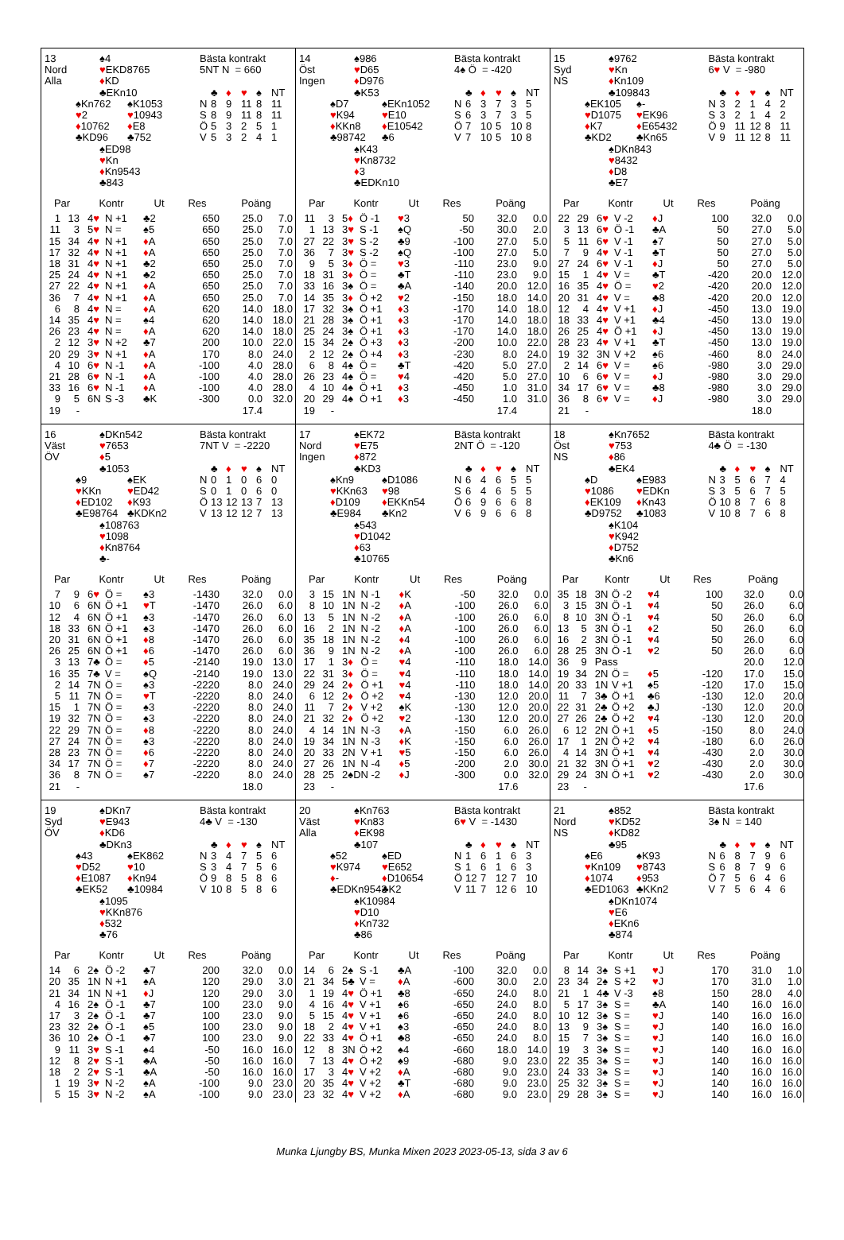13 ♠4
Nord ♥EKD8765
Alla ♦KD
♣EKn10
♠Kn762 ♠K1053
♥2 ♥10943
♦10762 ♦E8
♣KD96 ♣752
♠ED98
♥Kn
♦Kn9543
♣843
Bästa kontrakt
5NT N = 660
| | ♣ | ♦ | ♥ | ♠ | NT |
| N | 8 | 9 | 11 | 8 | 11 |
| S | 8 | 9 | 11 | 8 | 11 |
| Ö | 5 | 3 | 2 | 5 | 1 |
| V | 5 | 3 | 2 | 4 | 1 |
| Par | | Kontr | | Ut | Res | Poäng | |
| --- | --- | --- | --- | --- | --- | --- | --- |
| 1 | 13 | 4 ♥ | N +1 | ♣2 | 650 | 25.0 | 7.0 |
| 11 | 3 | 5 ♥ | N = | ♠5 | 650 | 25.0 | 7.0 |
| 15 | 34 | 4 ♥ | N +1 | ♦ A | 650 | 25.0 | 7.0 |
| 17 | 32 | 4 ♥ | N +1 | ♦ A | 650 | 25.0 | 7.0 |
| 18 | 31 | 4 ♥ | N +1 | ♣2 | 650 | 25.0 | 7.0 |
| 25 | 24 | 4 ♥ | N +1 | ♣2 | 650 | 25.0 | 7.0 |
| 27 | 22 | 4 ♥ | N +1 | ♦ A | 650 | 25.0 | 7.0 |
| 36 | 7 | 4 ♥ | N +1 | ♦ A | 650 | 25.0 | 7.0 |
| 6 | 8 | 4 ♥ | N = | ♦ A | 620 | 14.0 | 18.0 |
| 14 | 35 | 4 ♥ | N = | ♠4 | 620 | 14.0 | 18.0 |
| 26 | 23 | 4 ♥ | N = | ♦ A | 620 | 14.0 | 18.0 |
| 2 | 12 | 3 ♥ | N +2 | ♣7 | 200 | 10.0 | 22.0 |
| 20 | 29 | 3 ♥ | N +1 | ♦ A | 170 | 8.0 | 24.0 |
| 4 | 10 | 6 ♥ | N -1 | ♦ A | -100 | 4.0 | 28.0 |
| 21 | 28 | 6 ♥ | N -1 | ♦ A | -100 | 4.0 | 28.0 |
| 33 | 16 | 6 ♥ | N -1 | ♦ A | -100 | 4.0 | 28.0 |
| 9 | 5 | 6N | S -3 | ♣K | -300 | 0.0 | 32.0 |
| 19 | - | | | | | 17.4 | |
14 ♠986
Öst ♥D65
Ingen ♦D976
♣K53
♠D7 ♠EKn1052
♥K94 ♥E10
♦KKn8 ♦E10542
♣98742 ♣6
♠K43
♥Kn8732
♦3
♣EDKn10
Bästa kontrakt
4♠ Ö = -420
| | ♣ | ♦ | ♥ | ♠ | NT |
| N | 6 | 3 | 7 | 3 | 5 |
| S | 6 | 3 | 7 | 3 | 5 |
| Ö | 7 | 10 | 5 | 10 | 8 |
| V | 7 | 10 | 5 | 10 | 8 |
| Par | | Kontr | | Ut | Res | Poäng | |
| --- | --- | --- | --- | --- | --- | --- | --- |
| 11 | 3 | 5 ♦ | Ö -1 | ♥ 3 | 50 | 32.0 | 0.0 |
| 1 | 13 | 3 ♥ | S -1 | ♠Q | -50 | 30.0 | 2.0 |
| 27 | 22 | 3 ♥ | S -2 | ♣9 | -100 | 27.0 | 5.0 |
| 36 | 7 | 3 ♥ | S -2 | ♠Q | -100 | 27.0 | 5.0 |
| 9 | 5 | 3 ♦ | Ö = | ♥ 3 | -110 | 23.0 | 9.0 |
| 18 | 31 | 3 ♦ | Ö = | ♣T | -110 | 23.0 | 9.0 |
| 33 | 16 | 3♠ | Ö = | ♣A | -140 | 20.0 | 12.0 |
| 14 | 35 | 3 ♦ | Ö +2 | ♥ 2 | -150 | 18.0 | 14.0 |
| 17 | 32 | 3♠ | Ö +1 | ♦ 3 | -170 | 14.0 | 18.0 |
| 21 | 28 | 3♠ | Ö +1 | ♦ 3 | -170 | 14.0 | 18.0 |
| 25 | 24 | 3♠ | Ö +1 | ♦ 3 | -170 | 14.0 | 18.0 |
| 15 | 34 | 2♠ | Ö +3 | ♦ 3 | -200 | 10.0 | 22.0 |
| 2 | 12 | 2♠ | Ö +4 | ♦ 3 | -230 | 8.0 | 24.0 |
| 6 | 8 | 4♠ | Ö = | ♣T | -420 | 5.0 | 27.0 |
| 26 | 23 | 4♠ | Ö = | ♥ 4 | -420 | 5.0 | 27.0 |
| 4 | 10 | 4♠ | Ö +1 | ♦ 3 | -450 | 1.0 | 31.0 |
| 20 | 29 | 4♠ | Ö +1 | ♦ 3 | -450 | 1.0 | 31.0 |
| 19 | - | | | | | 17.4 | |
15 ♠9762
Syd ♥Kn
NS ♦Kn109
♣109843
♠EK105 ♠-
♥D1075 ♥EK96
♦K7 ♦E65432
♣KD2 ♣Kn65
♠DKn843
♥8432
♦D8
♣E7
Bästa kontrakt
6♥ V = -980
| | ♣ | ♦ | ♥ | ♠ | NT |
| N | 3 | 2 | 1 | 4 | 2 |
| S | 3 | 2 | 1 | 4 | 2 |
| Ö | 9 | 11 | 12 | 8 | 11 |
| V | 9 | 11 | 12 | 8 | 11 |
| Par | | Kontr | | Ut | Res | Poäng | |
| --- | --- | --- | --- | --- | --- | --- | --- |
| 22 | 29 | 6 ♥ | V -2 | ♦ J | 100 | 32.0 | 0.0 |
| 3 | 13 | 6 ♥ | Ö -1 | ♣A | 50 | 27.0 | 5.0 |
| 5 | 11 | 6 ♥ | V -1 | ♠7 | 50 | 27.0 | 5.0 |
| 7 | 9 | 4 ♥ | V -1 | ♣T | 50 | 27.0 | 5.0 |
| 27 | 24 | 6 ♥ | V -1 | ♦ J | 50 | 27.0 | 5.0 |
| 15 | 1 | 4 ♥ | V = | ♣T | -420 | 20.0 | 12.0 |
| 16 | 35 | 4 ♥ | Ö = | ♥ 2 | -420 | 20.0 | 12.0 |
| 20 | 31 | 4 ♥ | V = | ♣8 | -420 | 20.0 | 12.0 |
| 12 | 4 | 4 ♥ | V +1 | ♦ J | -450 | 13.0 | 19.0 |
| 18 | 33 | 4 ♥ | V +1 | ♣4 | -450 | 13.0 | 19.0 |
| 26 | 25 | 4 ♥ | Ö +1 | ♦ J | -450 | 13.0 | 19.0 |
| 28 | 23 | 4 ♥ | V +1 | ♣T | -450 | 13.0 | 19.0 |
| 19 | 32 | 3N | V +2 | ♠6 | -460 | 8.0 | 24.0 |
| 2 | 14 | 6 ♥ | V = | ♠6 | -980 | 3.0 | 29.0 |
| 10 | 6 | 6 ♥ | V = | ♦ J | -980 | 3.0 | 29.0 |
| 34 | 17 | 6 ♥ | V = | ♣8 | -980 | 3.0 | 29.0 |
| 36 | 8 | 6 ♥ | V = | ♦ J | -980 | 3.0 | 29.0 |
| 21 | - | | | | | 18.0 | |
16 ♠DKn542
Väst ♥7653
ÖV ♦5
♣1053
♠9 ♠EK
♥KKn ♥ED42
♦ED102 ♦K93
♣E98764 ♣KDKn2
♠108763
♥1098
♦Kn8764
♣-
Bästa kontrakt
7NT V = -2220
| | ♣ | ♦ | ♥ | ♠ | NT |
| N | 0 | 1 | 0 | 6 | 0 |
| S | 0 | 1 | 0 | 6 | 0 |
| Ö | 13 | 12 | 13 | 7 | 13 |
| V | 13 | 12 | 12 | 7 | 13 |
| Par | | Kontr | | Ut | Res | Poäng | |
| --- | --- | --- | --- | --- | --- | --- | --- |
| 7 | 9 | 6 ♥ | Ö = | ♠3 | -1430 | 32.0 | 0.0 |
| 10 | 6 | 6N | Ö +1 | ♥ T | -1470 | 26.0 | 6.0 |
| 12 | 4 | 6N | Ö +1 | ♠3 | -1470 | 26.0 | 6.0 |
| 18 | 33 | 6N | Ö +1 | ♠3 | -1470 | 26.0 | 6.0 |
| 20 | 31 | 6N | Ö +1 | ♦ 8 | -1470 | 26.0 | 6.0 |
| 26 | 25 | 6N | Ö +1 | ♦ 6 | -1470 | 26.0 | 6.0 |
| 3 | 13 | 7♣ | Ö = | ♦ 5 | -2140 | 19.0 | 13.0 |
| 16 | 35 | 7♣ | V = | ♠Q | -2140 | 19.0 | 13.0 |
| 2 | 14 | 7N | Ö = | ♠3 | -2220 | 8.0 | 24.0 |
| 5 | 11 | 7N | Ö = | ♥ T | -2220 | 8.0 | 24.0 |
| 15 | 1 | 7N | Ö = | ♠3 | -2220 | 8.0 | 24.0 |
| 19 | 32 | 7N | Ö = | ♠3 | -2220 | 8.0 | 24.0 |
| 22 | 29 | 7N | Ö = | ♦ 8 | -2220 | 8.0 | 24.0 |
| 27 | 24 | 7N | Ö = | ♠3 | -2220 | 8.0 | 24.0 |
| 28 | 23 | 7N | Ö = | ♦ 6 | -2220 | 8.0 | 24.0 |
| 34 | 17 | 7N | Ö = | ♦ 7 | -2220 | 8.0 | 24.0 |
| 36 | 8 | 7N | Ö = | ♠7 | -2220 | 8.0 | 24.0 |
| 21 | - | | | | | 18.0 | |
17 ♠EK72
Nord ♥E75
Ingen ♦872
♣KD3
♠Kn9 ♠D1086
♥KKn63 ♥98
♦D109 ♦EKKn54
♣E984 ♣Kn2
♠543
♥D1042
♦63
♣10765
Bästa kontrakt
2NT Ö = -120
| | ♣ | ♦ | ♥ | ♠ | NT |
| N | 6 | 4 | 6 | 5 | 5 |
| S | 6 | 4 | 6 | 5 | 5 |
| Ö | 6 | 9 | 6 | 6 | 8 |
| V | 6 | 9 | 6 | 6 | 8 |
| Par | | Kontr | | Ut | Res | Poäng | |
| --- | --- | --- | --- | --- | --- | --- | --- |
| 3 | 15 | 1N | N -1 | ♦ K | -50 | 32.0 | 0.0 |
| 8 | 10 | 1N | N -2 | ♦ A | -100 | 26.0 | 6.0 |
| 13 | 5 | 1N | N -2 | ♦ A | -100 | 26.0 | 6.0 |
| 16 | 2 | 1N | N -2 | ♦ A | -100 | 26.0 | 6.0 |
| 35 | 18 | 1N | N -2 | ♦ 4 | -100 | 26.0 | 6.0 |
| 36 | 9 | 1N | N -2 | ♦ A | -100 | 26.0 | 6.0 |
| 17 | 1 | 3 ♦ | Ö = | ♥ 4 | -110 | 18.0 | 14.0 |
| 22 | 31 | 3 ♦ | Ö = | ♥ 4 | -110 | 18.0 | 14.0 |
| 29 | 24 | 2 ♦ | Ö +1 | ♥ 4 | -110 | 18.0 | 14.0 |
| 6 | 12 | 2 ♦ | Ö +2 | ♥ 4 | -130 | 12.0 | 20.0 |
| 11 | 7 | 2 ♦ | V +2 | ♠K | -130 | 12.0 | 20.0 |
| 21 | 32 | 2 ♦ | Ö +2 | ♥ 2 | -130 | 12.0 | 20.0 |
| 4 | 14 | 1N | N -3 | ♦ A | -150 | 6.0 | 26.0 |
| 19 | 34 | 1N | N -3 | ♦ K | -150 | 6.0 | 26.0 |
| 20 | 33 | 2N | V +1 | ♥ 5 | -150 | 6.0 | 26.0 |
| 27 | 26 | 1N | N -4 | ♦ 5 | -200 | 2.0 | 30.0 |
| 28 | 25 | 2♠D | N -2 | ♦ J | -300 | 0.0 | 32.0 |
| 23 | - | | | | | 17.6 | |
18 ♠Kn7652
Öst ♥753
NS ♦86
♣EK4
♠D ♠E983
♥1086 ♥EDKn
♦EK109 ♦Kn43
♣D9752 ♣1083
♠K104
♥K942
♦D752
♣Kn6
Bästa kontrakt
4♣ Ö = -130
| | ♣ | ♦ | ♥ | ♠ | NT |
| N | 3 | 5 | 6 | 7 | 4 |
| S | 3 | 5 | 6 | 7 | 5 |
| Ö | 10 | 8 | 7 | 6 | 8 |
| V | 10 | 8 | 7 | 6 | 8 |
| Par | | Kontr | | Ut | Res | Poäng | |
| --- | --- | --- | --- | --- | --- | --- | --- |
| 35 | 18 | 3N | Ö -2 | ♥ 4 | 100 | 32.0 | 0.0 |
| 3 | 15 | 3N | Ö -1 | ♥ 4 | 50 | 26.0 | 6.0 |
| 8 | 10 | 3N | Ö -1 | ♥ 4 | 50 | 26.0 | 6.0 |
| 13 | 5 | 3N | Ö -1 | ♦ 2 | 50 | 26.0 | 6.0 |
| 16 | 2 | 3N | Ö -1 | ♥ 4 | 50 | 26.0 | 6.0 |
| 28 | 25 | 3N | Ö -1 | ♥ 2 | 50 | 26.0 | 6.0 |
| 36 | 9 | Pass | | | | 20.0 | 12.0 |
| 19 | 34 | 2N | Ö = | ♦ 5 | -120 | 17.0 | 15.0 |
| 20 | 33 | 1N | V +1 | ♠5 | -120 | 17.0 | 15.0 |
| 11 | 7 | 3♣ | Ö +1 | ♣6 | -130 | 12.0 | 20.0 |
| 22 | 31 | 2♣ | Ö +2 | ♣J | -130 | 12.0 | 20.0 |
| 27 | 26 | 2♣ | Ö +2 | ♥ 4 | -130 | 12.0 | 20.0 |
| 6 | 12 | 2N | Ö +1 | ♦ 5 | -150 | 8.0 | 24.0 |
| 17 | 1 | 2N | Ö +2 | ♥ 4 | -180 | 6.0 | 26.0 |
| 4 | 14 | 3N | Ö +1 | ♥ 4 | -430 | 2.0 | 30.0 |
| 21 | 32 | 3N | Ö +1 | ♥ 2 | -430 | 2.0 | 30.0 |
| 29 | 24 | 3N | Ö +1 | ♥ 2 | -430 | 2.0 | 30.0 |
| 23 | - | | | | | 17.6 | |
19 ♠DKn7
Syd ♥E943
ÖV ♦KD6
♣DKn3
♠43 ♠EK862
♥D52 ♥10
♦E1087 ♦Kn94
♣EK52 ♣10984
♠1095
♥KKn876
♦532
♣76
Bästa kontrakt
4♣ V = -130
| | ♣ | ♦ | ♥ | ♠ | NT |
| N | 3 | 4 | 7 | 5 | 6 |
| S | 3 | 4 | 7 | 5 | 6 |
| Ö | 9 | 8 | 5 | 8 | 6 |
| V | 10 | 8 | 5 | 8 | 6 |
| Par | | Kontr | | Ut | Res | Poäng | |
| --- | --- | --- | --- | --- | --- | --- | --- |
| 14 | 6 | 2♠ | Ö -2 | ♣7 | 200 | 32.0 | 0.0 |
| 20 | 35 | 1N | N +1 | ♠A | 120 | 29.0 | 3.0 |
| 21 | 34 | 1N | N +1 | ♦ J | 120 | 29.0 | 3.0 |
| 4 | 16 | 2♠ | Ö -1 | ♣7 | 100 | 23.0 | 9.0 |
| 17 | 3 | 2♠ | Ö -1 | ♣7 | 100 | 23.0 | 9.0 |
| 23 | 32 | 2♠ | Ö -1 | ♠5 | 100 | 23.0 | 9.0 |
| 36 | 10 | 2♠ | Ö -1 | ♣7 | 100 | 23.0 | 9.0 |
| 9 | 11 | 3 ♥ | S -1 | ♠4 | -50 | 16.0 | 16.0 |
| 12 | 8 | 2 ♥ | S -1 | ♣A | -50 | 16.0 | 16.0 |
| 18 | 2 | 2 ♥ | S -1 | ♣A | -50 | 16.0 | 16.0 |
| 1 | 19 | 3 ♥ | N -2 | ♠A | -100 | 9.0 | 23.0 |
| 5 | 15 | 3 ♥ | N -2 | ♠A | -100 | 9.0 | 23.0 |
20 ♠Kn763
Väst ♥Kn83
Alla ♦EK98
♣107
♠52 ♠ED
♥K974 ♥E652
♦- ♦D10654
♣EDKn9543 ♣K2
♠K10984
♥D10
♦Kn732
♣86
Bästa kontrakt
6♥ V = -1430
| | ♣ | ♦ | ♥ | ♠ | NT |
| N | 1 | 6 | 1 | 6 | 3 |
| S | 1 | 6 | 1 | 6 | 3 |
| Ö | 12 | 7 | 12 | 7 | 10 |
| V | 11 | 7 | 12 | 6 | 10 |
| Par | | Kontr | | Ut | Res | Poäng | |
| --- | --- | --- | --- | --- | --- | --- | --- |
| 14 | 6 | 2♠ | S -1 | ♣A | -100 | 32.0 | 0.0 |
| 21 | 34 | 5♣ | V = | ♦ A | -600 | 30.0 | 2.0 |
| 1 | 19 | 4 ♥ | Ö +1 | ♣8 | -650 | 24.0 | 8.0 |
| 4 | 16 | 4 ♥ | V +1 | ♠6 | -650 | 24.0 | 8.0 |
| 5 | 15 | 4 ♥ | V +1 | ♠6 | -650 | 24.0 | 8.0 |
| 18 | 2 | 4 ♥ | V +1 | ♠3 | -650 | 24.0 | 8.0 |
| 22 | 33 | 4 ♥ | Ö +1 | ♣8 | -650 | 24.0 | 8.0 |
| 12 | 8 | 3N | Ö +2 | ♠4 | -660 | 18.0 | 14.0 |
| 7 | 13 | 4 ♥ | Ö +2 | ♠9 | -680 | 9.0 | 23.0 |
| 17 | 3 | 4 ♥ | V +2 | ♦ A | -680 | 9.0 | 23.0 |
| 20 | 35 | 4 ♥ | V +2 | ♣T | -680 | 9.0 | 23.0 |
| 23 | 32 | 4 ♥ | V +2 | ♦ A | -680 | 9.0 | 23.0 |
21 ♠852
Nord ♥KD52
NS ♦KD82
♣95
♠E6 ♠K93
♥Kn109 ♥8743
♦1074 ♦953
♣ED1063 ♣KKn2
♠DKn1074
♥E6
♦EKn6
♣874
Bästa kontrakt
3♠ N = 140
| | ♣ | ♦ | ♥ | ♠ | NT |
| N | 6 | 8 | 7 | 9 | 6 |
| S | 6 | 8 | 7 | 9 | 6 |
| Ö | 7 | 5 | 6 | 4 | 6 |
| V | 7 | 5 | 6 | 4 | 6 |
| Par | | Kontr | | Ut | Res | Poäng | |
| --- | --- | --- | --- | --- | --- | --- | --- |
| 8 | 14 | 3♠ | S +1 | ♥ J | 170 | 31.0 | 1.0 |
| 23 | 34 | 2♠ | S +2 | ♥ J | 170 | 31.0 | 1.0 |
| 21 | 1 | 4♣ | V -3 | ♠8 | 150 | 28.0 | 4.0 |
| 5 | 17 | 3♠ | S = | ♣A | 140 | 16.0 | 16.0 |
| 10 | 12 | 3♠ | S = | ♥ J | 140 | 16.0 | 16.0 |
| 13 | 9 | 3♠ | S = | ♥ J | 140 | 16.0 | 16.0 |
| 15 | 7 | 3♠ | S = | ♥ J | 140 | 16.0 | 16.0 |
| 19 | 3 | 3♠ | S = | ♥ J | 140 | 16.0 | 16.0 |
| 22 | 35 | 3♠ | S = | ♥ J | 140 | 16.0 | 16.0 |
| 24 | 33 | 3♠ | S = | ♥ J | 140 | 16.0 | 16.0 |
| 25 | 32 | 3♠ | S = | ♥ J | 140 | 16.0 | 16.0 |
| 29 | 28 | 3♠ | S = | ♥ J | 140 | 16.0 | 16.0 |
Munka Ljungby BS, Munka Mixen 2023 2023-05-13, sida 3 av 6